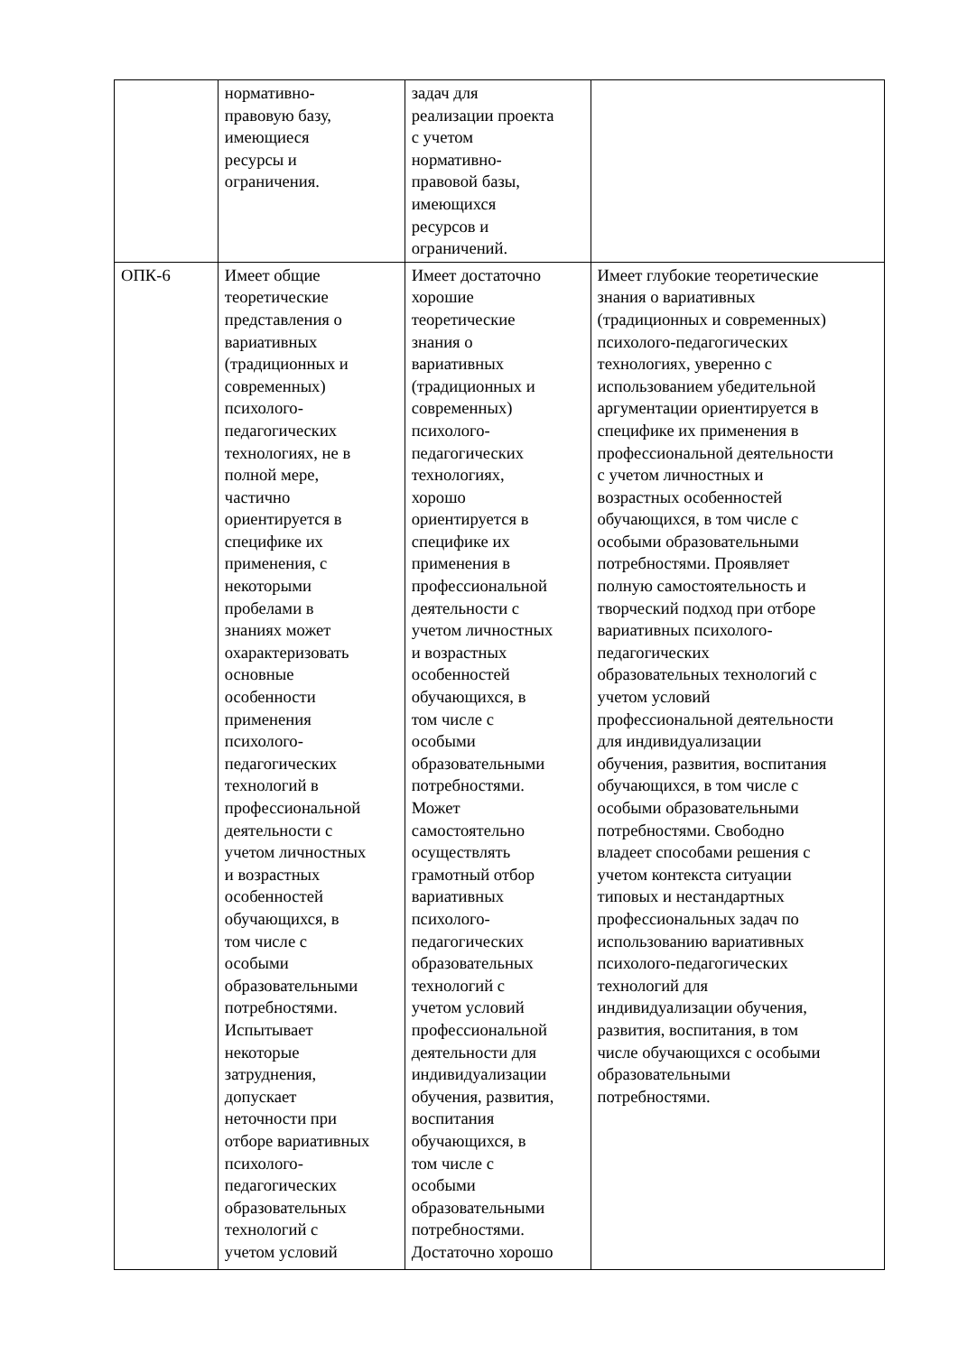| | нормативно- правовую базу, имеющиеся ресурсы и ограничения. | задач для реализации проекта с учетом нормативно- правовой базы, имеющихся ресурсов и ограничений. | |
| ОПК-6 | Имеет общие теоретические представления о вариативных (традиционных и современных) психолого- педагогических технологиях, не в полной мере, частично ориентируется в специфике их применения, с некоторыми пробелами в знаниях может охарактеризовать основные особенности применения психолого- педагогических технологий в профессиональной деятельности с учетом личностных и возрастных особенностей обучающихся, в том числе с особыми образовательными потребностями. Испытывает некоторые затруднения, допускает неточности при отборе вариативных психолого- педагогических образовательных технологий с учетом условий | Имеет достаточно хорошие теоретические знания о вариативных (традиционных и современных) психолого- педагогических технологиях, хорошо ориентируется в специфике их применения в профессиональной деятельности с учетом личностных и возрастных особенностей обучающихся, в том числе с особыми образовательными потребностями. Может самостоятельно осуществлять грамотный отбор вариативных психолого- педагогических образовательных технологий с учетом условий профессиональной деятельности для индивидуализации обучения, развития, воспитания обучающихся, в том числе с особыми образовательными потребностями. Достаточно хорошо | Имеет глубокие теоретические знания о вариативных (традиционных и современных) психолого-педагогических технологиях, уверенно с использованием убедительной аргументации ориентируется в специфике их применения в профессиональной деятельности с учетом личностных и возрастных особенностей обучающихся, в том числе с особыми образовательными потребностями. Проявляет полную самостоятельность и творческий подход при отборе вариативных психолого- педагогических образовательных технологий с учетом условий профессиональной деятельности для индивидуализации обучения, развития, воспитания обучающихся, в том числе с особыми образовательными потребностями. Свободно владеет способами решения с учетом контекста ситуации типовых и нестандартных профессиональных задач по использованию вариативных психолого-педагогических технологий для индивидуализации обучения, развития, воспитания, в том числе обучающихся с особыми образовательными потребностями. |